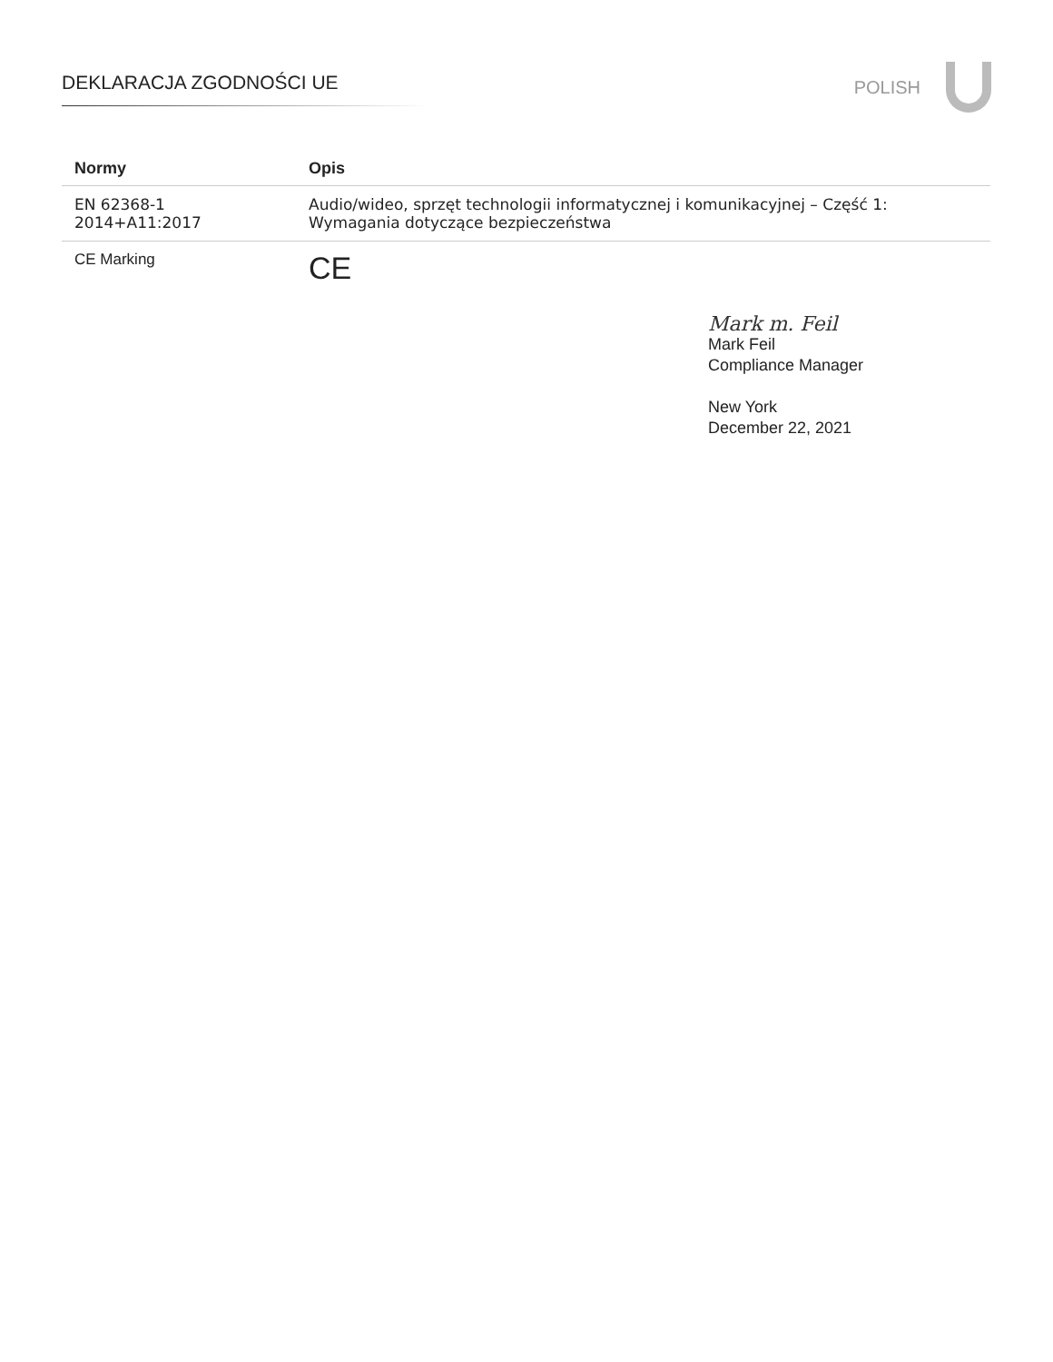DEKLARACJA ZGODNOŚCI UE
POLISH
| Normy | Opis |
| --- | --- |
| EN 62368-1 2014+A11:2017 | Audio/wideo, sprzęt technologii informatycznej i komunikacyjnej – Część 1: Wymagania dotyczące bezpieczeństwa |
| CE Marking | CE |
Mark m. Feil
Mark Feil
Compliance Manager
New York
December 22, 2021